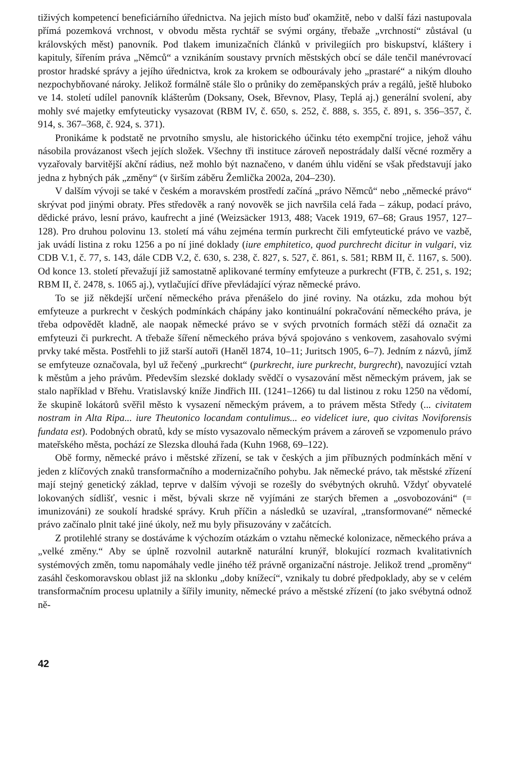tiživých kompetencí beneficiárního úřednictva. Na jejich místo buď okamžitě, nebo v další fázi nastupovala přímá pozemková vrchnost, v obvodu města rychtář se svými orgány, třebaže „vrchností“ zůstával (u královských měst) panovník. Pod tlakem imunizačních článků v privilegiích pro biskupství, kláštery i kapituly, šířením práva „Němců“ a vznikáním soustavy prvních městských obcí se dále tenčil manévrovací prostor hradské správy a jejího úřednictva, krok za krokem se odbourávaly jeho „prastaré“ a nikým dlouho nezpochybňované nároky. Jelikož formálně stále šlo o průniky do zeměpanských práv a regálů, ještě hluboko ve 14. století udílel panovník klášterům (Doksany, Osek, Břevnov, Plasy, Teplá aj.) generální svolení, aby mohly své majetky emfyteuticky vysazovat (RBM IV, č. 650, s. 252, č. 888, s. 355, č. 891, s. 356–357, č. 914, s. 367–368, č. 924, s. 371).
Pronikáme k podstatě ne prvotního smyslu, ale historického účinku této exempční trojice, jehož váhu násobila provázanost všech jejích složek. Všechny tři instituce zároveň nepostrádaly další věcné rozměry a vyzařovaly barvitější akční rádius, než mohlo být naznačeno, v daném úhlu vidění se však představují jako jedna z hybných pák „změny“ (v širším záběru Žemlička 2002a, 204–230).
V dalším vývoji se také v českém a moravském prostředí začíná „právo Němců“ nebo „německé právo“ skrývat pod jinými obraty. Přes středověk a raný novověk se jich navršila celá řada – zákup, podací právo, dědické právo, lesní právo, kaufrecht a jiné (Weizsäcker 1913, 488; Vacek 1919, 67–68; Graus 1957, 127–128). Pro druhou polovinu 13. století má váhu zejména termín purkrecht čili emfyteutické právo ve vazbě, jak uvádí listina z roku 1256 a po ní jiné doklady (iure emphitetico, quod purchrecht dicitur in vulgari, viz CDB V.1, č. 77, s. 143, dále CDB V.2, č. 630, s. 238, č. 827, s. 527, č. 861, s. 581; RBM II, č. 1167, s. 500). Od konce 13. století převažují již samostatně aplikované termíny emfyteuze a purkrecht (FTB, č. 251, s. 192; RBM II, č. 2478, s. 1065 aj.), vytlačující dříve převládající výraz německé právo.
To se již někdejší určení německého práva přenášelo do jiné roviny. Na otázku, zda mohou být emfyteuze a purkrecht v českých podmínkách chápány jako kontinuální pokračování německého práva, je třeba odpovědět kladně, ale naopak německé právo se v svých prvotních formách stěží dá označit za emfyteuzi či purkrecht. A třebaže šíření německého práva bývá spojováno s venkovem, zasahovalo svými prvky také města. Postřehli to již starší autoři (Haněl 1874, 10–11; Juritsch 1905, 6–7). Jedním z názvů, jímž se emfyteuze označovala, byl už řečený „purkrecht“ (purkrecht, iure purkrecht, burgrecht), navozující vztah k městům a jeho právům. Především slezské doklady svědčí o vysazování měst německým právem, jak se stalo například v Břehu. Vratislavský kníže Jindřich III. (1241–1266) tu dal listinou z roku 1250 na vědomí, že skupině lokátorů svěřil město k vysazení německým právem, a to právem města Středy (... civitatem nostram in Alta Ripa... iure Theutonico locandam contulimus... eo videlicet iure, quo civitas Noviforensis fundata est). Podobných obratů, kdy se místo vysazovalo německým právem a zároveň se vzpomenulo právo mateřského města, pochází ze Slezska dlouhá řada (Kuhn 1968, 69–122).
Obě formy, německé právo i městské zřízení, se tak v českých a jim příbuzných podmínkách mění v jeden z klíčových znaků transformačního a modernizačního pohybu. Jak německé právo, tak městské zřízení mají stejný genetický základ, teprve v dalším vývoji se rozešly do svébytných okruhů. Vždyť obyvatelé lokovaných sídlišť, vesnic i měst, bývali skrze ně vyjímáni ze starých břemen a „osvobozováni“ (= imunizováni) ze soukolí hradské správy. Kruh příčin a následků se uzavíral, „transformované“ německé právo začínalo plnit také jiné úkoly, než mu byly přisuzovány v začátcích.
Z protilehlé strany se dostáváme k výchozím otázkám o vztahu německé kolonizace, německého práva a „velké změny.“ Aby se úplně rozvolnil autarkně naturální krunýř, blokující rozmach kvalitativních systémových změn, tomu napomáhaly vedle jiného též právně organizační nástroje. Jelikož trend „proměny“ zasáhl českomoravskou oblast již na sklonku „doby knížecí“, vznikaly tu dobré předpoklady, aby se v celém transformačním procesu uplatnily a šířily imunity, německé právo a městské zřízení (to jako svébytná odnož ně-
42